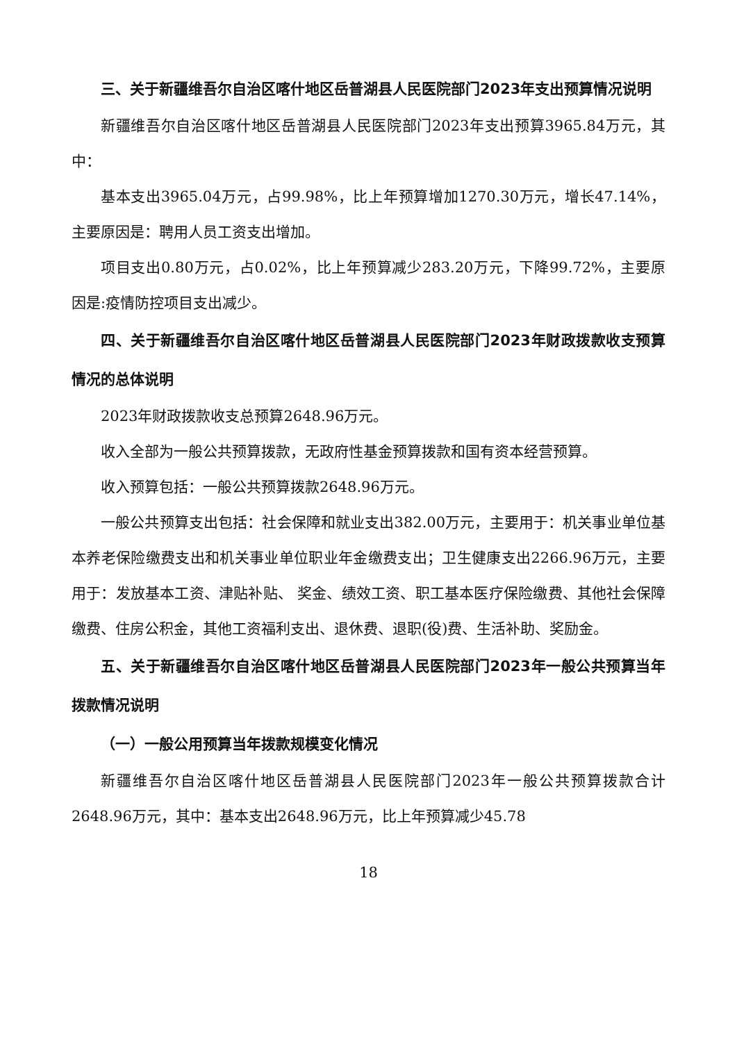三、关于新疆维吾尔自治区喀什地区岳普湖县人民医院部门2023年支出预算情况说明
新疆维吾尔自治区喀什地区岳普湖县人民医院部门2023年支出预算3965.84万元，其中：
基本支出3965.04万元，占99.98%，比上年预算增加1270.30万元，增长47.14%，主要原因是：聘用人员工资支出增加。
项目支出0.80万元，占0.02%，比上年预算减少283.20万元，下降99.72%，主要原因是:疫情防控项目支出减少。
四、关于新疆维吾尔自治区喀什地区岳普湖县人民医院部门2023年财政拨款收支预算情况的总体说明
2023年财政拨款收支总预算2648.96万元。
收入全部为一般公共预算拨款，无政府性基金预算拨款和国有资本经营预算。
收入预算包括：一般公共预算拨款2648.96万元。
一般公共预算支出包括：社会保障和就业支出382.00万元，主要用于：机关事业单位基本养老保险缴费支出和机关事业单位职业年金缴费支出；卫生健康支出2266.96万元，主要用于：发放基本工资、津贴补贴、 奖金、绩效工资、职工基本医疗保险缴费、其他社会保障缴费、住房公积金，其他工资福利支出、退休费、退职(役)费、生活补助、奖励金。
五、关于新疆维吾尔自治区喀什地区岳普湖县人民医院部门2023年一般公共预算当年拨款情况说明
（一）一般公用预算当年拨款规模变化情况
新疆维吾尔自治区喀什地区岳普湖县人民医院部门2023年一般公共预算拨款合计2648.96万元，其中：基本支出2648.96万元，比上年预算减少45.78
18